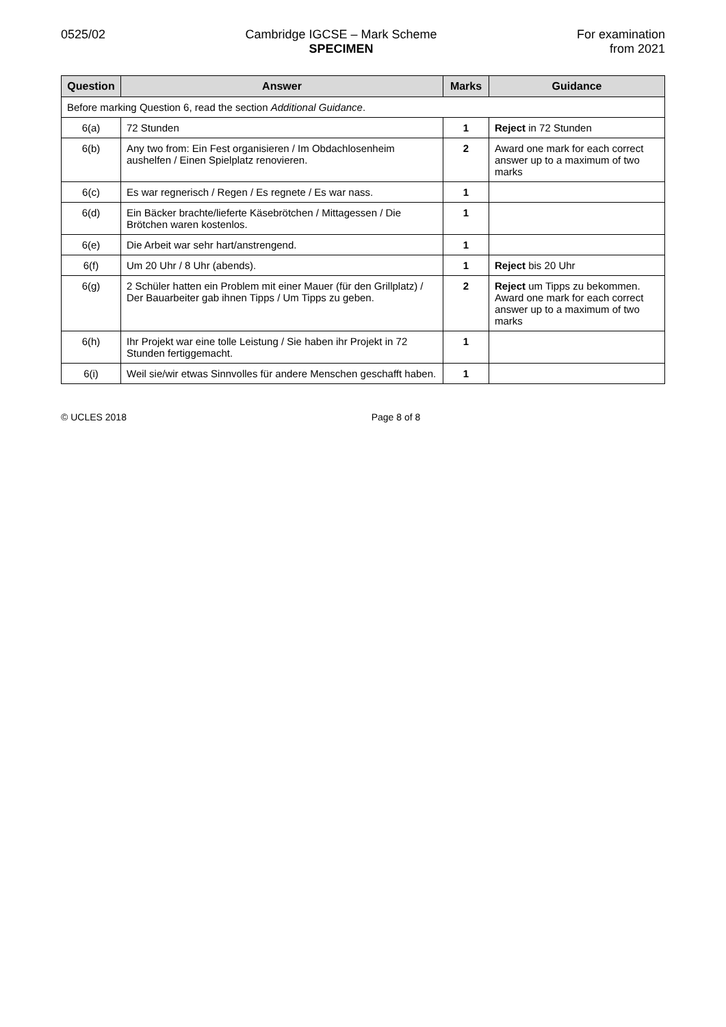0525/02 Cambridge IGCSE – Mark Scheme
SPECIMEN
For examination
from 2021
| Question | Answer | Marks | Guidance |
| --- | --- | --- | --- |
| Before marking Question 6, read the section Additional Guidance . | | | |
| 6(a) | 72 Stunden | 1 | Reject in 72 Stunden |
| 6(b) | Any two from: Ein Fest organisieren / Im Obdachlosenheim aushelfen / Einen Spielplatz renovieren. | 2 | Award one mark for each correct answer up to a maximum of two marks |
| 6(c) | Es war regnerisch / Regen / Es regnete / Es war nass. | 1 | |
| 6(d) | Ein Bäcker brachte/lieferte Käsebrötchen / Mittagessen / Die Brötchen waren kostenlos. | 1 | |
| 6(e) | Die Arbeit war sehr hart/anstrengend. | 1 | |
| 6(f) | Um 20 Uhr / 8 Uhr (abends). | 1 | Reject bis 20 Uhr |
| 6(g) | 2 Schüler hatten ein Problem mit einer Mauer (für den Grillplatz) / Der Bauarbeiter gab ihnen Tipps / Um Tipps zu geben. | 2 | Reject um Tipps zu bekommen. Award one mark for each correct answer up to a maximum of two marks |
| 6(h) | Ihr Projekt war eine tolle Leistung / Sie haben ihr Projekt in 72 Stunden fertiggemacht. | 1 | |
| 6(i) | Weil sie/wir etwas Sinnvolles für andere Menschen geschafft haben. | 1 | |
© UCLES 2018 Page 8 of 8